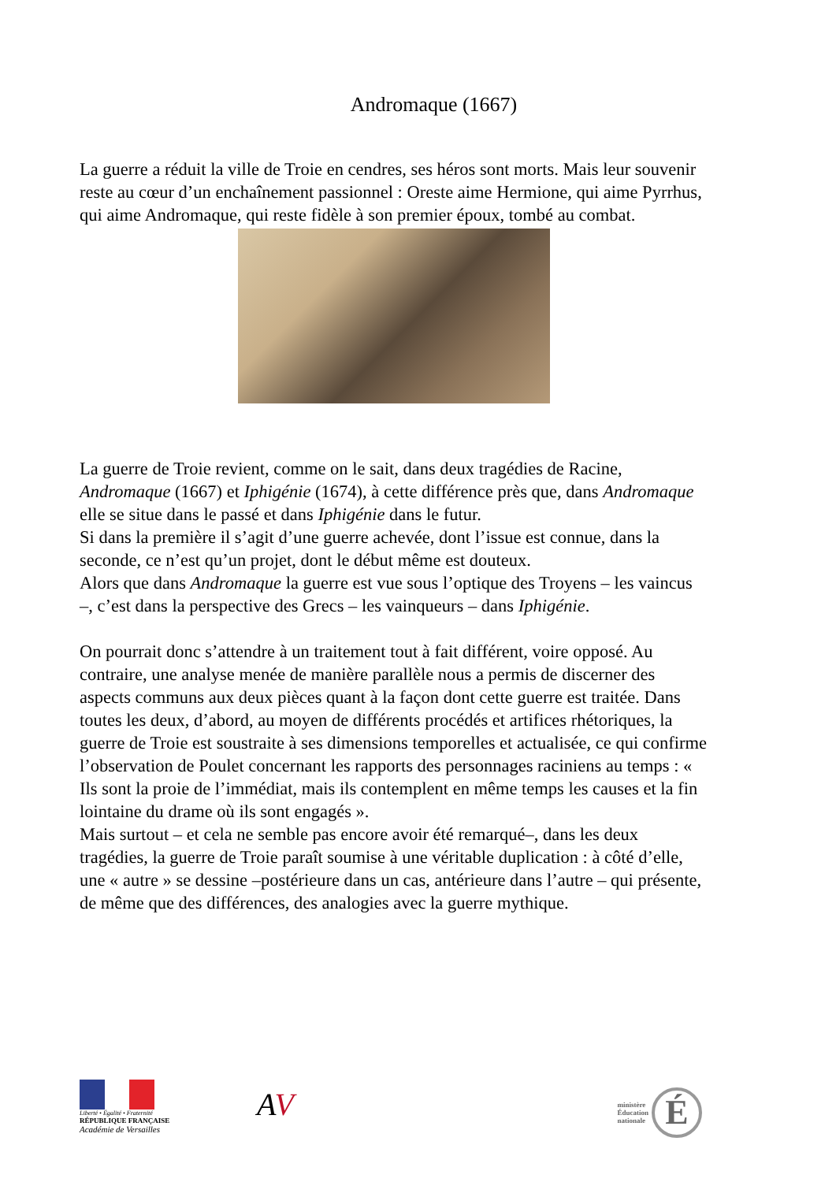Andromaque (1667)
La guerre a réduit la ville de Troie en cendres, ses héros sont morts. Mais leur souvenir reste au cœur d’un enchaînement passionnel : Oreste aime Hermione, qui aime Pyrrhus, qui aime Andromaque, qui reste fidèle à son premier époux, tombé au combat.
La guerre de Troie revient, comme on le sait, dans deux tragédies de Racine, Andromaque (1667) et Iphigénie (1674), à cette différence près que, dans Andromaque elle se situe dans le passé et dans Iphigénie dans le futur.
Si dans la première il s’agit d’une guerre achevée, dont l’issue est connue, dans la seconde, ce n’est qu’un projet, dont le début même est douteux.
Alors que dans Andromaque la guerre est vue sous l’optique des Troyens – les vaincus –, c’est dans la perspective des Grecs – les vainqueurs – dans Iphigénie.
On pourrait donc s’attendre à un traitement tout à fait différent, voire opposé. Au contraire, une analyse menée de manière parallèle nous a permis de discerner des aspects communs aux deux pièces quant à la façon dont cette guerre est traitée. Dans toutes les deux, d’abord, au moyen de différents procédés et artifices rhétoriques, la guerre de Troie est soustraite à ses dimensions temporelles et actualisée, ce qui confirme l’observation de Poulet concernant les rapports des personnages raciniens au temps : « Ils sont la proie de l’immédiat, mais ils contemplent en même temps les causes et la fin lointaine du drame où ils sont engagés ».
Mais surtout – et cela ne semble pas encore avoir été remarqué–, dans les deux tragédies, la guerre de Troie paraît soumise à une véritable duplication : à côté d’elle, une « autre » se dessine –postérieure dans un cas, antérieure dans l’autre – qui présente, de même que des différences, des analogies avec la guerre mythique.
Liberté • Égalité • Fraternité
RÉPUBLIQUE FRANÇAISE
Académie de Versailles
AV
ministère
Éducation
nationale
É